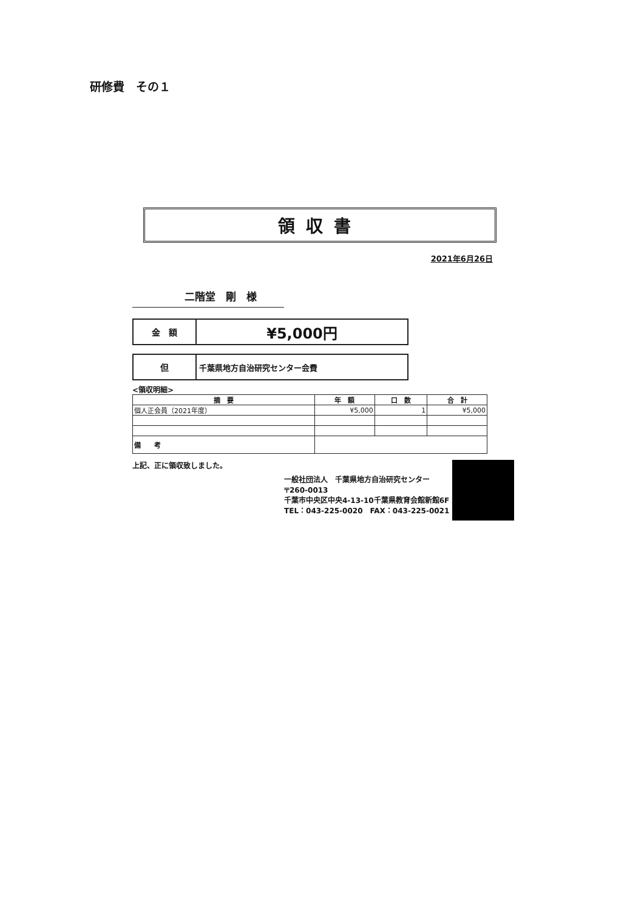研修費　その１
領収書
2021年6月26日
二階堂　剛　様
| 金 額 | ¥5,000円 |
| 但 | 千葉県地方自治研究センター会費 |
<領収明細>
| 摘 要 | 年 額 | 口 数 | 合 計 |
| --- | --- | --- | --- |
| 個人正会員（2021年度） | ¥5,000 | 1 | ¥5,000 |
| 備 考 | | | |
上記、正に領収致しました。
一般社団法人　千葉県地方自治研究センター
〒260-0013
千葉市中央区中央4-13-10千葉県教育会館新館6F
TEL：043-225-0020　FAX：043-225-0021